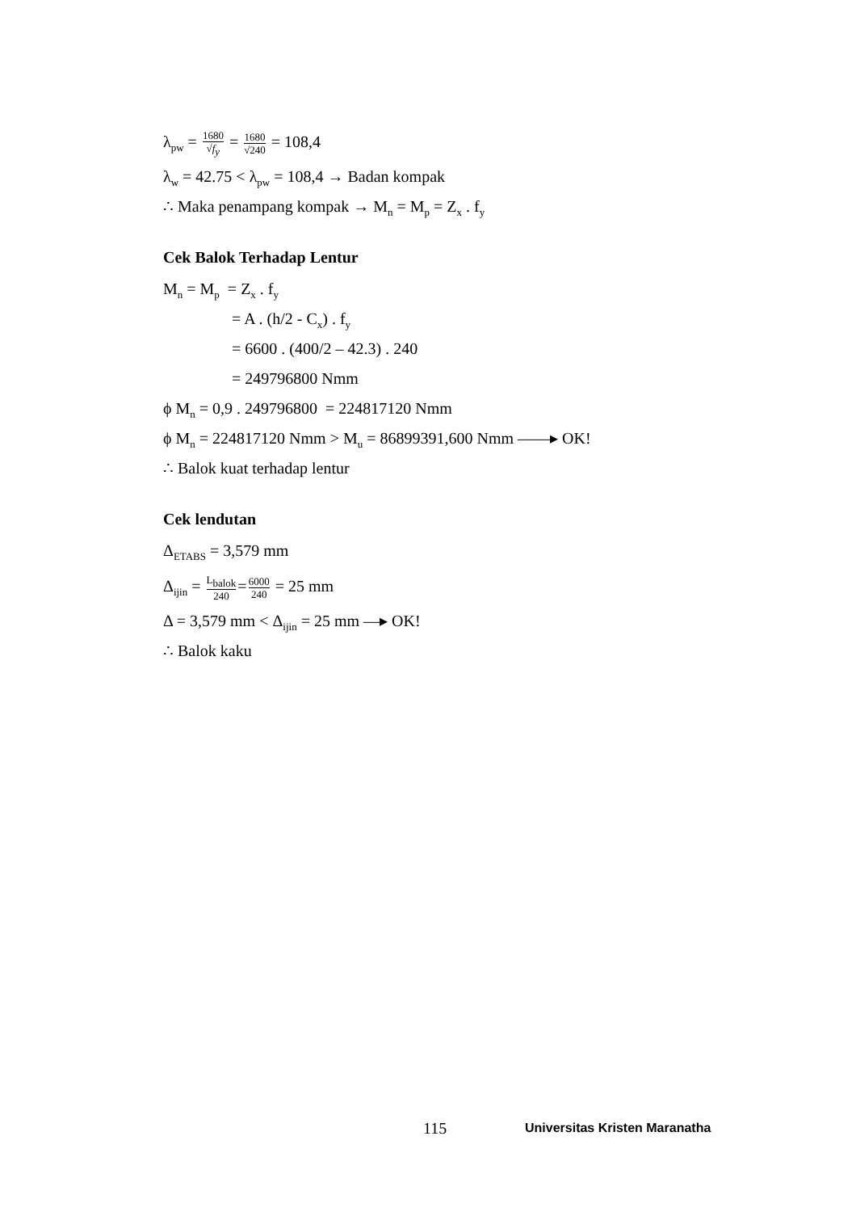λ<sub>pw</sub> = 1680 √f<sub>y</sub> = 1680 √240 = 108,4
λ<sub>w</sub> = 42.75 < λ<sub>pw</sub> = 108,4 → Badan kompak
∴ Maka penampang kompak → M<sub>n</sub> = M<sub>p</sub> = Z<sub>x</sub> . f<sub>y</sub>
Cek Balok Terhadap Lentur
M<sub>n</sub> = M<sub>p</sub> = Z<sub>x</sub> . f<sub>y</sub>
= A . (h/2 - C<sub>x</sub>) . f<sub>y</sub>
= 6600 . (400/2 – 42.3) . 240
= 249796800 Nmm
ϕ M<sub>n</sub> = 0,9 . 249796800 = 224817120 Nmm
ϕ M<sub>n</sub> = 224817120 Nmm > M<sub>u</sub> = 86899391,600 Nmm ——▸ OK!
∴ Balok kuat terhadap lentur
Cek lendutan
Δ<sub>ETABS</sub> = 3,579 mm
Δ<sub>ijin</sub> = L<sub>balok</sub> 240=6000 240 = 25 mm
Δ = 3,579 mm < Δ<sub>ijin</sub> = 25 mm —▸ OK!
∴ Balok kaku
115 Universitas Kristen Maranatha